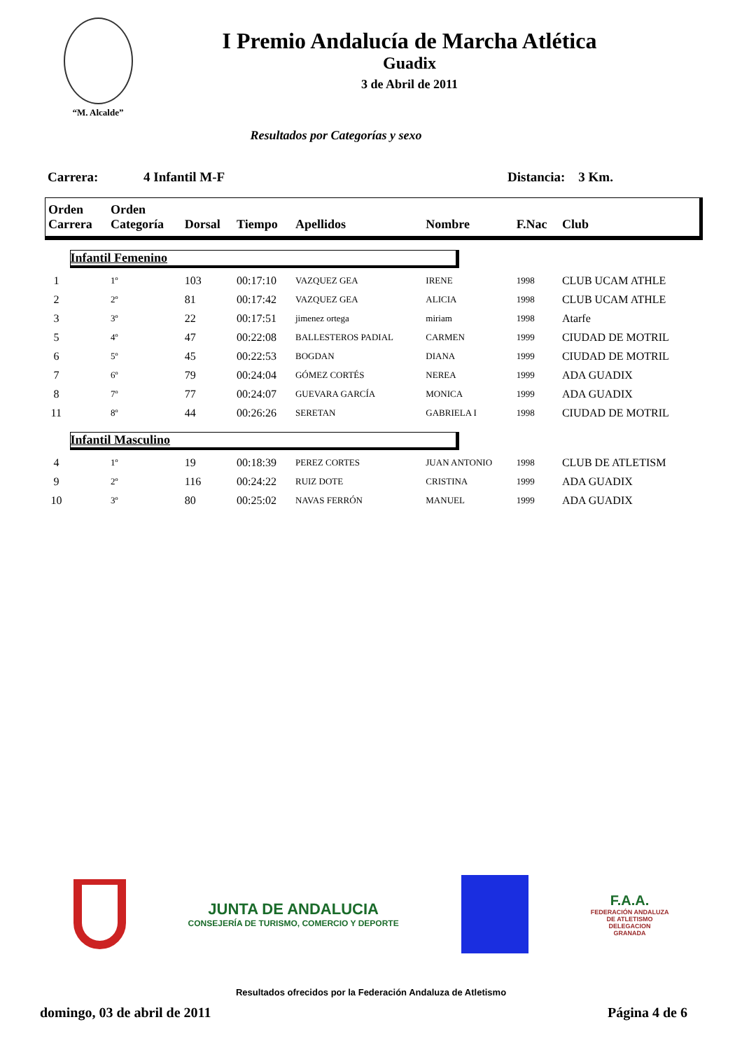“M. Alcalde”
I Premio Andalucía de Marcha Atlética
Guadix
3 de Abril de 2011
Resultados por Categorías y sexo
Carrera: 4 Infantil M-F Distancia: 3 Km.
| Orden Carrera | Orden Categoría | Dorsal | Tiempo | Apellidos | Nombre | F.Nac | Club |
| --- | --- | --- | --- | --- | --- | --- | --- |
| Infantil Femenino | | | | | | | |
| 1 | 1º | 103 | 00:17:10 | VAZQUEZ GEA | IRENE | 1998 | CLUB UCAM ATHLE |
| 2 | 2º | 81 | 00:17:42 | VAZQUEZ GEA | ALICIA | 1998 | CLUB UCAM ATHLE |
| 3 | 3º | 22 | 00:17:51 | jimenez ortega | miriam | 1998 | Atarfe |
| 5 | 4º | 47 | 00:22:08 | BALLESTEROS PADIAL | CARMEN | 1999 | CIUDAD DE MOTRIL |
| 6 | 5º | 45 | 00:22:53 | BOGDAN | DIANA | 1999 | CIUDAD DE MOTRIL |
| 7 | 6º | 79 | 00:24:04 | GÓMEZ CORTÉS | NEREA | 1999 | ADA GUADIX |
| 8 | 7º | 77 | 00:24:07 | GUEVARA GARCÍA | MONICA | 1999 | ADA GUADIX |
| 11 | 8º | 44 | 00:26:26 | SERETAN | GABRIELA I | 1998 | CIUDAD DE MOTRIL |
| Infantil Masculino | | | | | | | |
| 4 | 1º | 19 | 00:18:39 | PEREZ CORTES | JUAN ANTONIO | 1998 | CLUB DE ATLETISM |
| 9 | 2º | 116 | 00:24:22 | RUIZ DOTE | CRISTINA | 1999 | ADA GUADIX |
| 10 | 3º | 80 | 00:25:02 | NAVAS FERRÓN | MANUEL | 1999 | ADA GUADIX |
JUNTA DE ANDALUCIA
CONSEJERÍA DE TURISMO, COMERCIO Y DEPORTE
F.A.A.
FEDERACIÓN ANDALUZA
DE ATLETISMO
DELEGACION
GRANADA
Resultados ofrecidos por la Federación Andaluza de Atletismo
domingo, 03 de abril de 2011 Página 4 de 6